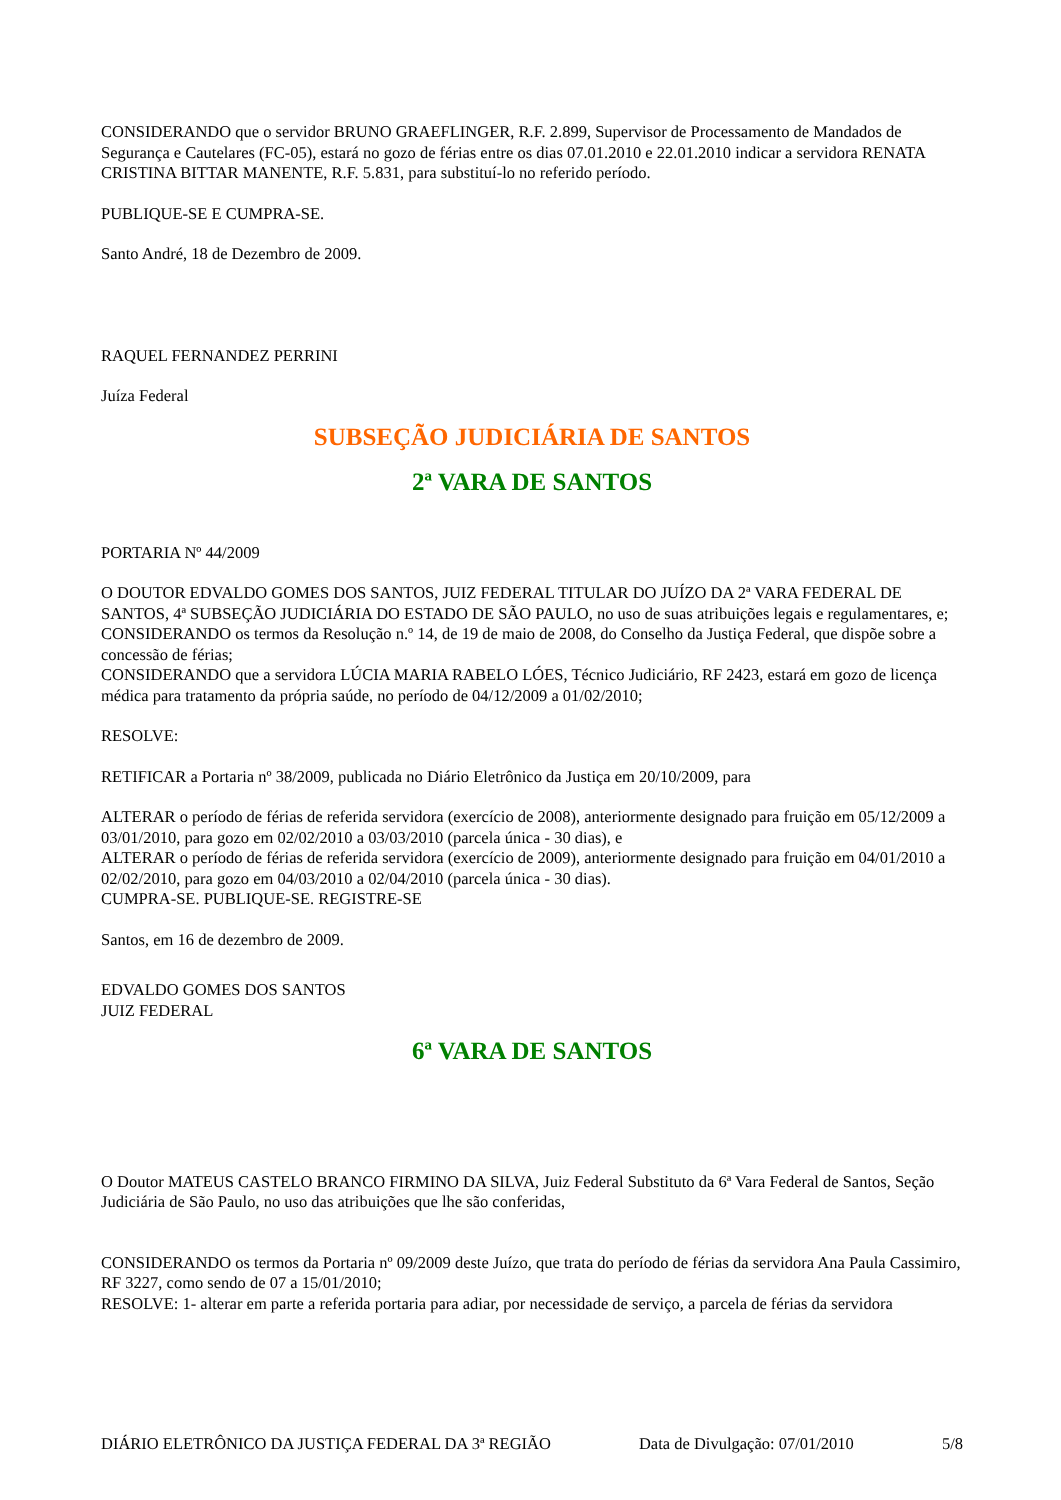CONSIDERANDO que o servidor BRUNO GRAEFLINGER, R.F. 2.899, Supervisor de Processamento de Mandados de Segurança e Cautelares (FC-05), estará no gozo de férias entre os dias 07.01.2010 e 22.01.2010 indicar a servidora RENATA CRISTINA BITTAR MANENTE, R.F. 5.831, para substituí-lo no referido período.
PUBLIQUE-SE E CUMPRA-SE.
Santo André, 18 de Dezembro de 2009.
RAQUEL FERNANDEZ PERRINI
Juíza Federal
SUBSEÇÃO JUDICIÁRIA DE SANTOS
2ª VARA DE SANTOS
PORTARIA Nº 44/2009
O DOUTOR EDVALDO GOMES DOS SANTOS, JUIZ FEDERAL TITULAR DO JUÍZO DA 2ª VARA FEDERAL DE SANTOS, 4ª SUBSEÇÃO JUDICIÁRIA DO ESTADO DE SÃO PAULO, no uso de suas atribuições legais e regulamentares, e;
CONSIDERANDO os termos da Resolução n.º 14, de 19 de maio de 2008, do Conselho da Justiça Federal, que dispõe sobre a concessão de férias;
CONSIDERANDO que a servidora LÚCIA MARIA RABELO LÓES, Técnico Judiciário, RF 2423, estará em gozo de licença médica para tratamento da própria saúde, no período de 04/12/2009 a 01/02/2010;
RESOLVE:
RETIFICAR a Portaria nº 38/2009, publicada no Diário Eletrônico da Justiça em 20/10/2009, para
ALTERAR o período de férias de referida servidora (exercício de 2008), anteriormente designado para fruição em 05/12/2009 a 03/01/2010, para gozo em 02/02/2010 a 03/03/2010 (parcela única - 30 dias), e
ALTERAR o período de férias de referida servidora (exercício de 2009), anteriormente designado para fruição em 04/01/2010 a 02/02/2010, para gozo em 04/03/2010 a 02/04/2010 (parcela única - 30 dias).
CUMPRA-SE. PUBLIQUE-SE. REGISTRE-SE
Santos, em 16 de dezembro de 2009.
EDVALDO GOMES DOS SANTOS
JUIZ FEDERAL
6ª VARA DE SANTOS
O Doutor MATEUS CASTELO BRANCO FIRMINO DA SILVA, Juiz Federal Substituto da 6ª Vara Federal de Santos, Seção Judiciária de São Paulo, no uso das atribuições que lhe são conferidas,
CONSIDERANDO os termos da Portaria nº 09/2009 deste Juízo, que trata do período de férias da servidora Ana Paula Cassimiro, RF 3227, como sendo de 07 a 15/01/2010;
RESOLVE: 1- alterar em parte a referida portaria para adiar, por necessidade de serviço, a parcela de férias da servidora
DIÁRIO ELETRÔNICO DA JUSTIÇA FEDERAL DA 3ª REGIÃO Data de Divulgação: 07/01/2010 5/8